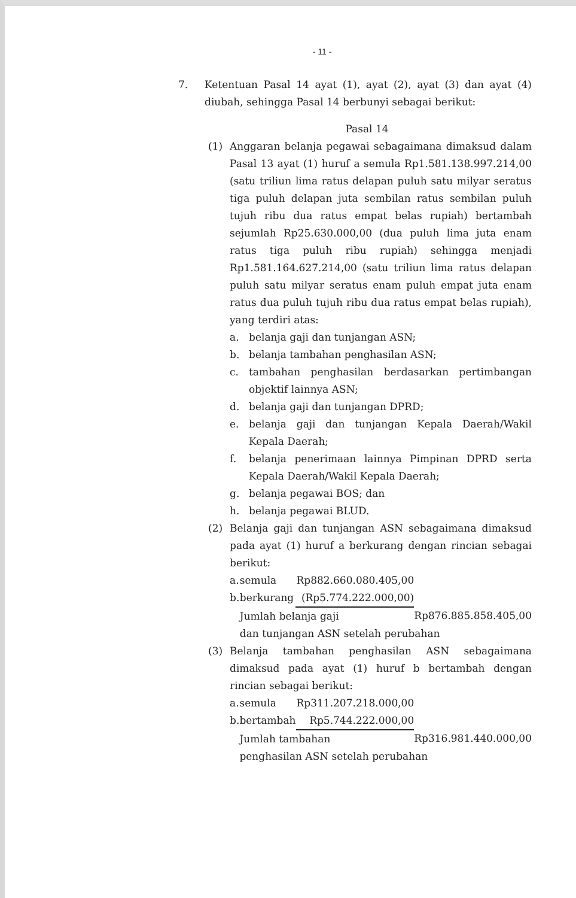- 11 -
7. Ketentuan Pasal 14 ayat (1), ayat (2), ayat (3) dan ayat (4) diubah, sehingga Pasal 14 berbunyi sebagai berikut:
Pasal 14
(1) Anggaran belanja pegawai sebagaimana dimaksud dalam Pasal 13 ayat (1) huruf a semula Rp1.581.138.997.214,00 (satu triliun lima ratus delapan puluh satu milyar seratus tiga puluh delapan juta sembilan ratus sembilan puluh tujuh ribu dua ratus empat belas rupiah) bertambah sejumlah Rp25.630.000,00 (dua puluh lima juta enam ratus tiga puluh ribu rupiah) sehingga menjadi Rp1.581.164.627.214,00 (satu triliun lima ratus delapan puluh satu milyar seratus enam puluh empat juta enam ratus dua puluh tujuh ribu dua ratus empat belas rupiah), yang terdiri atas:
a. belanja gaji dan tunjangan ASN;
b. belanja tambahan penghasilan ASN;
c. tambahan penghasilan berdasarkan pertimbangan objektif lainnya ASN;
d. belanja gaji dan tunjangan DPRD;
e. belanja gaji dan tunjangan Kepala Daerah/Wakil Kepala Daerah;
f. belanja penerimaan lainnya Pimpinan DPRD serta Kepala Daerah/Wakil Kepala Daerah;
g. belanja pegawai BOS; dan
h. belanja pegawai BLUD.
(2) Belanja gaji dan tunjangan ASN sebagaimana dimaksud pada ayat (1) huruf a berkurang dengan rincian sebagai berikut:
| a. | semula | Rp882.660.080.405,00 | |
| b. | berkurang | (Rp5.774.222.000,00) | |
| | Jumlah belanja gaji | | Rp876.885.858.405,00 |
| | dan tunjangan ASN setelah perubahan | | |
(3) Belanja tambahan penghasilan ASN sebagaimana dimaksud pada ayat (1) huruf b bertambah dengan rincian sebagai berikut:
| a. | semula | Rp311.207.218.000,00 | |
| b. | bertambah | Rp5.744.222.000,00 | |
| | Jumlah tambahan | | Rp316.981.440.000,00 |
| | penghasilan ASN setelah perubahan | | |